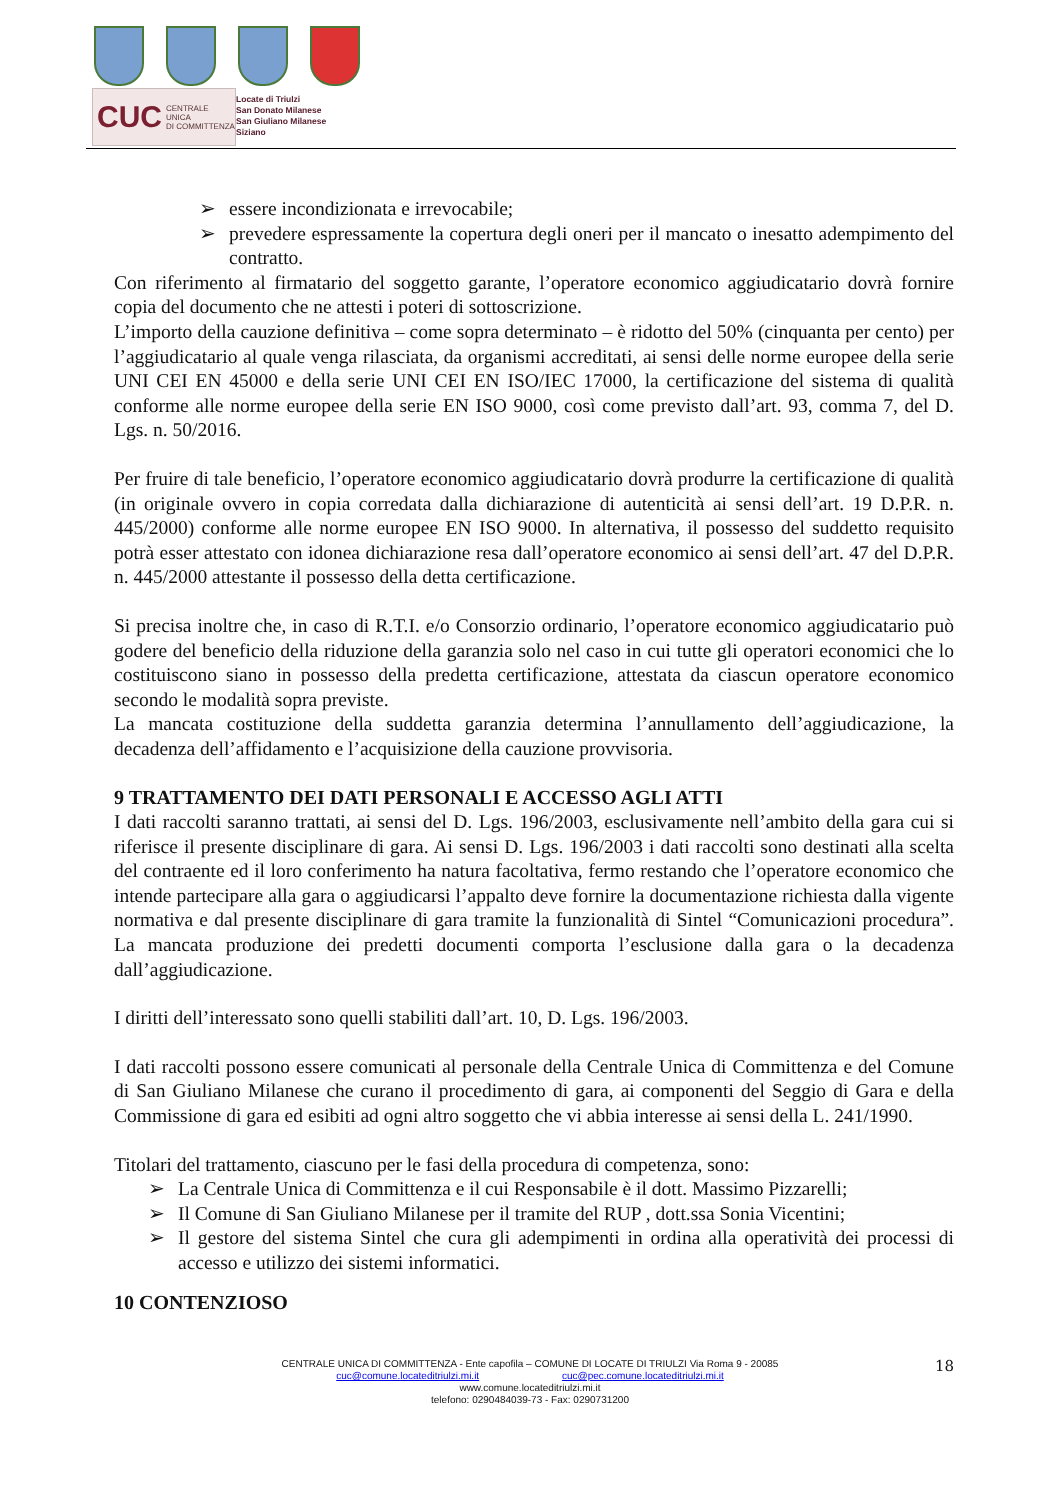CUC CENTRALE UNICA
DI COMMITTENZA
Locate di Triulzi
San Donato Milanese
San Giuliano Milanese
Siziano
➢ essere incondizionata e irrevocabile;
➢ prevedere espressamente la copertura degli oneri per il mancato o inesatto adempimento del contratto.
Con riferimento al firmatario del soggetto garante, l’operatore economico aggiudicatario dovrà fornire copia del documento che ne attesti i poteri di sottoscrizione.
L’importo della cauzione definitiva – come sopra determinato – è ridotto del 50% (cinquanta per cento) per l’aggiudicatario al quale venga rilasciata, da organismi accreditati, ai sensi delle norme europee della serie UNI CEI EN 45000 e della serie UNI CEI EN ISO/IEC 17000, la certificazione del sistema di qualità conforme alle norme europee della serie EN ISO 9000, così come previsto dall’art. 93, comma 7, del D. Lgs. n. 50/2016.
Per fruire di tale beneficio, l’operatore economico aggiudicatario dovrà produrre la certificazione di qualità (in originale ovvero in copia corredata dalla dichiarazione di autenticità ai sensi dell’art. 19 D.P.R. n. 445/2000) conforme alle norme europee EN ISO 9000. In alternativa, il possesso del suddetto requisito potrà esser attestato con idonea dichiarazione resa dall’operatore economico ai sensi dell’art. 47 del D.P.R. n. 445/2000 attestante il possesso della detta certificazione.
Si precisa inoltre che, in caso di R.T.I. e/o Consorzio ordinario, l’operatore economico aggiudicatario può godere del beneficio della riduzione della garanzia solo nel caso in cui tutte gli operatori economici che lo costituiscono siano in possesso della predetta certificazione, attestata da ciascun operatore economico secondo le modalità sopra previste.
La mancata costituzione della suddetta garanzia determina l’annullamento dell’aggiudicazione, la decadenza dell’affidamento e l’acquisizione della cauzione provvisoria.
9 TRATTAMENTO DEI DATI PERSONALI E ACCESSO AGLI ATTI
I dati raccolti saranno trattati, ai sensi del D. Lgs. 196/2003, esclusivamente nell’ambito della gara cui si riferisce il presente disciplinare di gara. Ai sensi D. Lgs. 196/2003 i dati raccolti sono destinati alla scelta del contraente ed il loro conferimento ha natura facoltativa, fermo restando che l’operatore economico che intende partecipare alla gara o aggiudicarsi l’appalto deve fornire la documentazione richiesta dalla vigente normativa e dal presente disciplinare di gara tramite la funzionalità di Sintel “Comunicazioni procedura”. La mancata produzione dei predetti documenti comporta l’esclusione dalla gara o la decadenza dall’aggiudicazione.
I diritti dell’interessato sono quelli stabiliti dall’art. 10, D. Lgs. 196/2003.
I dati raccolti possono essere comunicati al personale della Centrale Unica di Committenza e del Comune di San Giuliano Milanese che curano il procedimento di gara, ai componenti del Seggio di Gara e della Commissione di gara ed esibiti ad ogni altro soggetto che vi abbia interesse ai sensi della L. 241/1990.
Titolari del trattamento, ciascuno per le fasi della procedura di competenza, sono:
➢ La Centrale Unica di Committenza e il cui Responsabile è il dott. Massimo Pizzarelli;
➢ Il Comune di San Giuliano Milanese per il tramite del RUP , dott.ssa Sonia Vicentini;
➢ Il gestore del sistema Sintel che cura gli adempimenti in ordina alla operatività dei processi di accesso e utilizzo dei sistemi informatici.
10 CONTENZIOSO
CENTRALE UNICA DI COMMITTENZA - Ente capofila – COMUNE DI LOCATE DI TRIULZI Via Roma 9 - 20085
cuc@comune.locateditriulzi.mi.it cuc@pec.comune.locateditriulzi.mi.it
www.comune.locateditriulzi.mi.it
telefono: 0290484039-73 - Fax: 0290731200
18